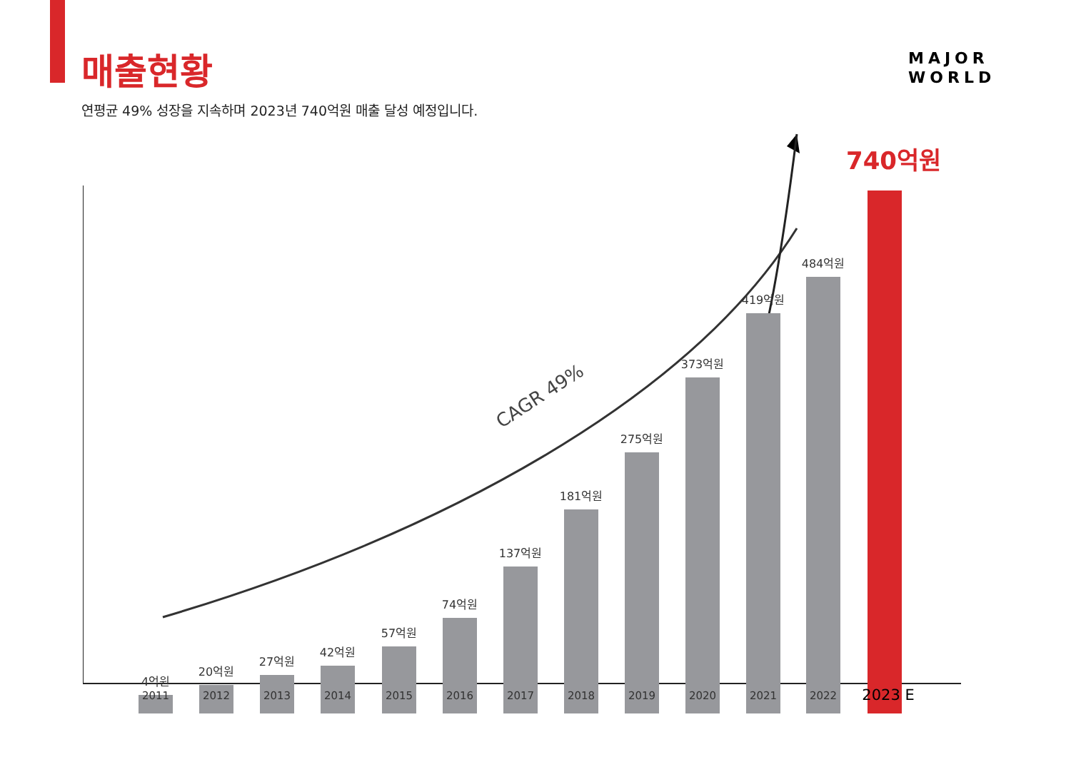매출현황
연평균 49% 성장을 지속하며 2023년 740억원 매출 달성 예정입니다.
MAJOR
WORLD
CAGR 49%
4억원
20억원
27억원
42억원
57억원
74억원
137억원
181억원
275억원
373억원
419억원
484억원
740억원
2011 2012 2013 2014 2015 2016 2017 2018 2019 2020 2021 2022 2023 E